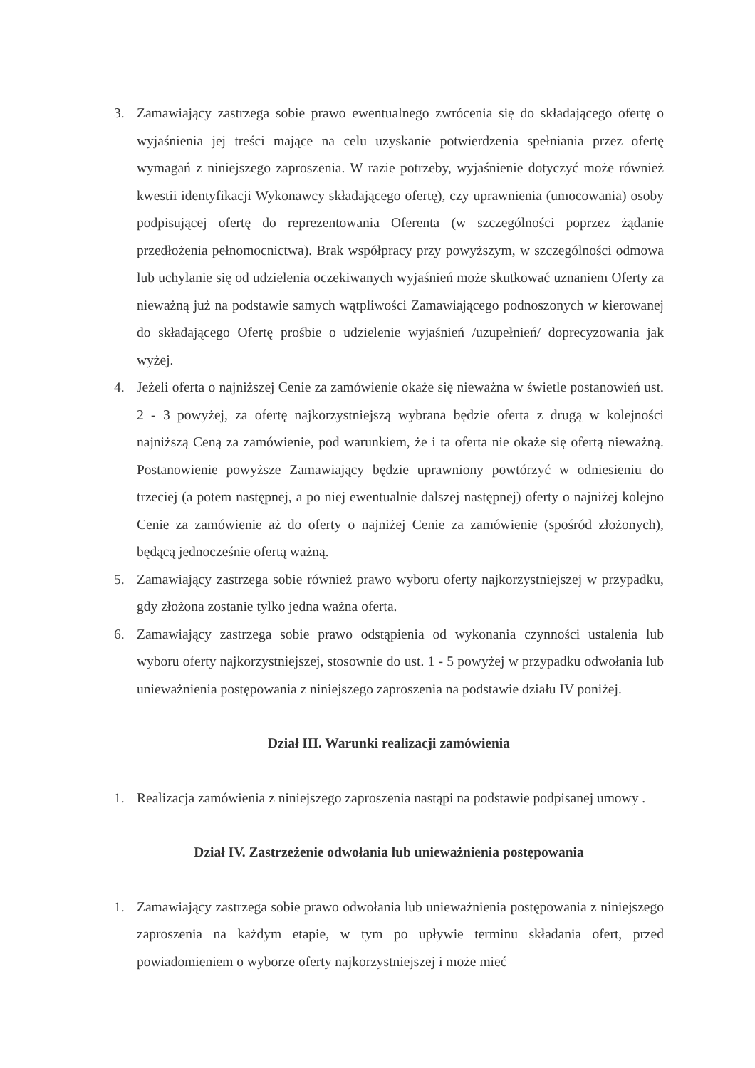3. Zamawiający zastrzega sobie prawo ewentualnego zwrócenia się do składającego ofertę o wyjaśnienia jej treści mające na celu uzyskanie potwierdzenia spełniania przez ofertę wymagań z niniejszego zaproszenia. W razie potrzeby, wyjaśnienie dotyczyć może również kwestii identyfikacji Wykonawcy składającego ofertę), czy uprawnienia (umocowania) osoby podpisującej ofertę do reprezentowania Oferenta (w szczególności poprzez żądanie przedłożenia pełnomocnictwa). Brak współpracy przy powyższym, w szczególności odmowa lub uchylanie się od udzielenia oczekiwanych wyjaśnień może skutkować uznaniem Oferty za nieważną już na podstawie samych wątpliwości Zamawiającego podnoszonych w kierowanej do składającego Ofertę prośbie o udzielenie wyjaśnień /uzupełnień/ doprecyzowania jak wyżej.
4. Jeżeli oferta o najniższej Cenie za zamówienie okaże się nieważna w świetle postanowień ust. 2 - 3 powyżej, za ofertę najkorzystniejszą wybrana będzie oferta z drugą w kolejności najniższą Ceną za zamówienie, pod warunkiem, że i ta oferta nie okaże się ofertą nieważną. Postanowienie powyższe Zamawiający będzie uprawniony powtórzyć w odniesieniu do trzeciej (a potem następnej, a po niej ewentualnie dalszej następnej) oferty o najniżej kolejno Cenie za zamówienie aż do oferty o najniżej Cenie za zamówienie (spośród złożonych), będącą jednocześnie ofertą ważną.
5. Zamawiający zastrzega sobie również prawo wyboru oferty najkorzystniejszej w przypadku, gdy złożona zostanie tylko jedna ważna oferta.
6. Zamawiający zastrzega sobie prawo odstąpienia od wykonania czynności ustalenia lub wyboru oferty najkorzystniejszej, stosownie do ust. 1 - 5 powyżej w przypadku odwołania lub unieważnienia postępowania z niniejszego zaproszenia na podstawie działu IV poniżej.
Dział III. Warunki realizacji zamówienia
1. Realizacja zamówienia z niniejszego zaproszenia nastąpi na podstawie podpisanej umowy .
Dział IV. Zastrzeżenie odwołania lub unieważnienia postępowania
1. Zamawiający zastrzega sobie prawo odwołania lub unieważnienia postępowania z niniejszego zaproszenia na każdym etapie, w tym po upływie terminu składania ofert, przed powiadomieniem o wyborze oferty najkorzystniejszej i może mieć